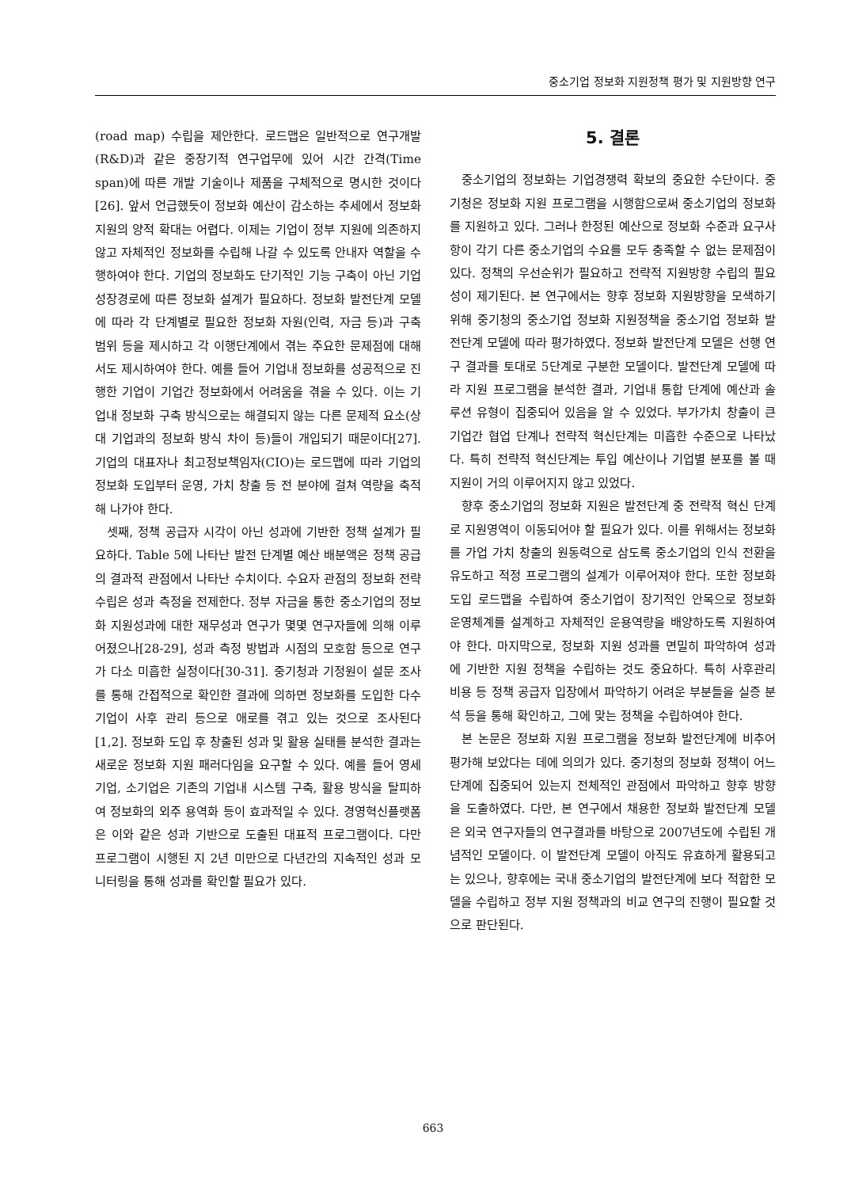중소기업 정보화 지원정책 평가 및 지원방향 연구
(road map) 수립을 제안한다. 로드맵은 일반적으로 연구개발(R&D)과 같은 중장기적 연구업무에 있어 시간 간격(Time span)에 따른 개발 기술이나 제품을 구체적으로 명시한 것이다[26]. 앞서 언급했듯이 정보화 예산이 감소하는 추세에서 정보화 지원의 양적 확대는 어렵다. 이제는 기업이 정부 지원에 의존하지 않고 자체적인 정보화를 수립해 나갈 수 있도록 안내자 역할을 수행하여야 한다. 기업의 정보화도 단기적인 기능 구축이 아닌 기업 성장경로에 따른 정보화 설계가 필요하다. 정보화 발전단계 모델에 따라 각 단계별로 필요한 정보화 자원(인력, 자금 등)과 구축 범위 등을 제시하고 각 이행단계에서 겪는 주요한 문제점에 대해서도 제시하여야 한다. 예를 들어 기업내 정보화를 성공적으로 진행한 기업이 기업간 정보화에서 어려움을 겪을 수 있다. 이는 기업내 정보화 구축 방식으로는 해결되지 않는 다른 문제적 요소(상대 기업과의 정보화 방식 차이 등)들이 개입되기 때문이다[27]. 기업의 대표자나 최고정보책임자(CIO)는 로드맵에 따라 기업의 정보화 도입부터 운영, 가치 창출 등 전 분야에 걸쳐 역량을 축적해 나가야 한다.
셋째, 정책 공급자 시각이 아닌 성과에 기반한 정책 설계가 필요하다. Table 5에 나타난 발전 단계별 예산 배분액은 정책 공급의 결과적 관점에서 나타난 수치이다. 수요자 관점의 정보화 전략 수립은 성과 측정을 전제한다. 정부 자금을 통한 중소기업의 정보화 지원성과에 대한 재무성과 연구가 몇몇 연구자들에 의해 이루어졌으나[28-29], 성과 측정 방법과 시점의 모호함 등으로 연구가 다소 미흡한 실정이다[30-31]. 중기청과 기정원이 설문 조사를 통해 간접적으로 확인한 결과에 의하면 정보화를 도입한 다수 기업이 사후 관리 등으로 애로를 겪고 있는 것으로 조사된다[1,2]. 정보화 도입 후 창출된 성과 및 활용 실태를 분석한 결과는 새로운 정보화 지원 패러다임을 요구할 수 있다. 예를 들어 영세기업, 소기업은 기존의 기업내 시스템 구축, 활용 방식을 탈피하여 정보화의 외주 용역화 등이 효과적일 수 있다. 경영혁신플랫폼은 이와 같은 성과 기반으로 도출된 대표적 프로그램이다. 다만 프로그램이 시행된 지 2년 미만으로 다년간의 지속적인 성과 모니터링을 통해 성과를 확인할 필요가 있다.
5. 결론
중소기업의 정보화는 기업경쟁력 확보의 중요한 수단이다. 중기청은 정보화 지원 프로그램을 시행함으로써 중소기업의 정보화를 지원하고 있다. 그러나 한정된 예산으로 정보화 수준과 요구사항이 각기 다른 중소기업의 수요를 모두 충족할 수 없는 문제점이 있다. 정책의 우선순위가 필요하고 전략적 지원방향 수립의 필요성이 제기된다. 본 연구에서는 향후 정보화 지원방향을 모색하기 위해 중기청의 중소기업 정보화 지원정책을 중소기업 정보화 발전단계 모델에 따라 평가하였다. 정보화 발전단계 모델은 선행 연구 결과를 토대로 5단계로 구분한 모델이다. 발전단계 모델에 따라 지원 프로그램을 분석한 결과, 기업내 통합 단계에 예산과 솔루션 유형이 집중되어 있음을 알 수 있었다. 부가가치 창출이 큰 기업간 협업 단계나 전략적 혁신단계는 미흡한 수준으로 나타났다. 특히 전략적 혁신단계는 투입 예산이나 기업별 분포를 볼 때 지원이 거의 이루어지지 않고 있었다.
향후 중소기업의 정보화 지원은 발전단계 중 전략적 혁신 단계로 지원영역이 이동되어야 할 필요가 있다. 이를 위해서는 정보화를 가업 가치 창출의 원동력으로 삼도록 중소기업의 인식 전환을 유도하고 적정 프로그램의 설계가 이루어져야 한다. 또한 정보화 도입 로드맵을 수립하여 중소기업이 장기적인 안목으로 정보화 운영체계를 설계하고 자체적인 운용역량을 배양하도록 지원하여야 한다. 마지막으로, 정보화 지원 성과를 면밀히 파악하여 성과에 기반한 지원 정책을 수립하는 것도 중요하다. 특히 사후관리 비용 등 정책 공급자 입장에서 파악하기 어려운 부분들을 실증 분석 등을 통해 확인하고, 그에 맞는 정책을 수립하여야 한다.
본 논문은 정보화 지원 프로그램을 정보화 발전단계에 비추어 평가해 보았다는 데에 의의가 있다. 중기청의 정보화 정책이 어느 단계에 집중되어 있는지 전체적인 관점에서 파악하고 향후 방향을 도출하였다. 다만, 본 연구에서 채용한 정보화 발전단계 모델은 외국 연구자들의 연구결과를 바탕으로 2007년도에 수립된 개념적인 모델이다. 이 발전단계 모델이 아직도 유효하게 활용되고는 있으나, 향후에는 국내 중소기업의 발전단계에 보다 적합한 모델을 수립하고 정부 지원 정책과의 비교 연구의 진행이 필요할 것으로 판단된다.
663